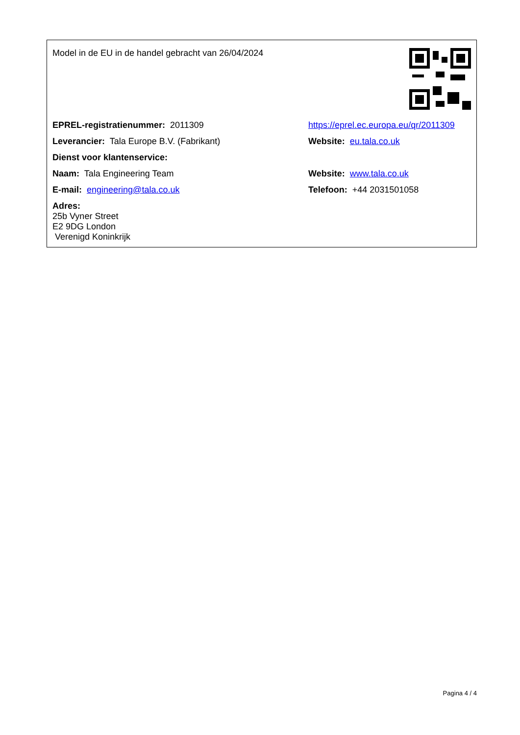| Model in de EU in de handel gebracht van 26/04/2024 | |
| EPREL-registratienummer: 2011309 | https://eprel.ec.europa.eu/qr/2011309 |
| Leverancier: Tala Europe B.V. (Fabrikant) | Website: eu.tala.co.uk |
| Dienst voor klantenservice: | |
| Naam: Tala Engineering Team | Website: www.tala.co.uk |
| E-mail: engineering@tala.co.uk | Telefoon: +44 2031501058 |
| Adres: 25b Vyner Street E2 9DG London Verenigd Koninkrijk | |
Pagina 4 / 4